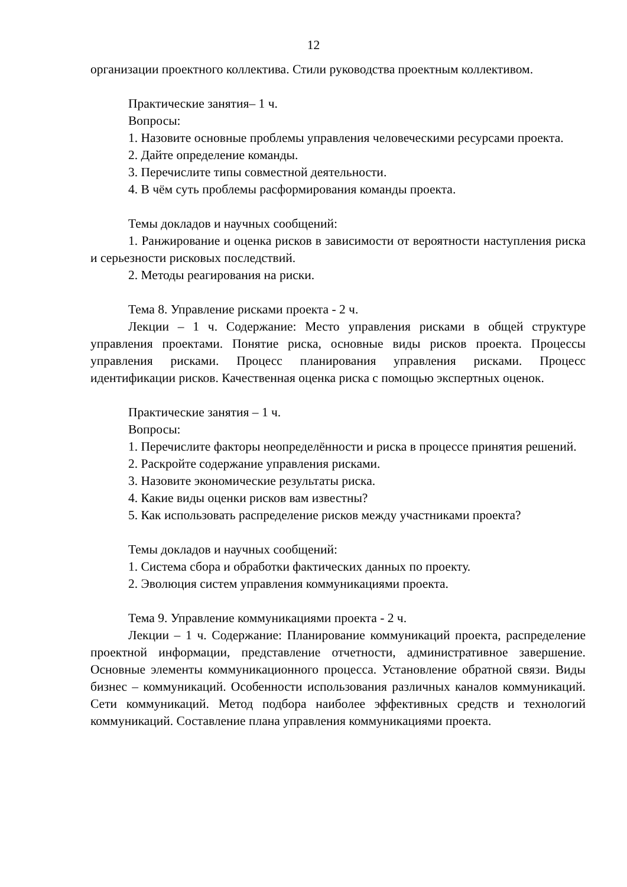12
организации проектного коллектива. Стили руководства проектным коллективом.
Практические занятия– 1 ч.
Вопросы:
1. Назовите основные проблемы управления человеческими ресурсами проекта.
2. Дайте определение команды.
3. Перечислите типы совместной деятельности.
4. В чём суть проблемы расформирования команды проекта.
Темы докладов и научных сообщений:
1. Ранжирование и оценка рисков в зависимости от вероятности наступления риска и серьезности рисковых последствий.
2. Методы реагирования на риски.
Тема 8. Управление рисками проекта - 2 ч.
Лекции – 1 ч. Содержание: Место управления рисками в общей структуре управления проектами. Понятие риска, основные виды рисков проекта. Процессы управления рисками. Процесс планирования управления рисками. Процесс идентификации рисков. Качественная оценка риска с помощью экспертных оценок.
Практические занятия – 1 ч.
Вопросы:
1. Перечислите факторы неопределённости и риска в процессе принятия решений.
2. Раскройте содержание управления рисками.
3. Назовите экономические результаты риска.
4. Какие виды оценки рисков вам известны?
5. Как использовать распределение рисков между участниками проекта?
Темы докладов и научных сообщений:
1. Система сбора и обработки фактических данных по проекту.
2. Эволюция систем управления коммуникациями проекта.
Тема 9. Управление коммуникациями проекта - 2 ч.
Лекции – 1 ч. Содержание: Планирование коммуникаций проекта, распределение проектной информации, представление отчетности, административное завершение. Основные элементы коммуникационного процесса. Установление обратной связи. Виды бизнес – коммуникаций. Особенности использования различных каналов коммуникаций. Сети коммуникаций. Метод подбора наиболее эффективных средств и технологий коммуникаций. Составление плана управления коммуникациями проекта.